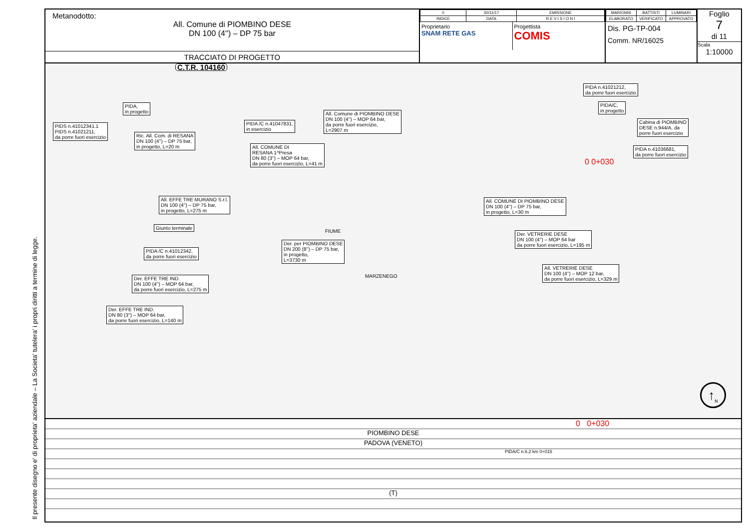Il presente disegno e' di proprieta' aziendale – La Societa' tutelera' i propri diritti a termine di legge.
Metanodotto:
All. Comune di PIOMBINO DESE
DN 100 (4'') – DP 75 bar
TRACCIATO DI PROGETTO
| 0 | 30/11/17 | EMISSIONE |
| INDICE | DATA | R E V I S I O N I |
Proprietario
SNAM RETE GAS
Progettista
COMIS
| MARIONNI | BATTISTI | LUMINARI |
| ELABORATO | VERIFICATO | APPROVATO |
Dis. PG-TP-004
Comm. NR/16025
Foglio
7
di 11
Scala
1:10000
C.T.R. 104160
PIDS n.41012341.1
PIDS n.41021211,
da porre fuori esercizio
PIDA,
in progetto
Ric. All. Com. di RESANA
DN 100 (4'') – DP 75 bar,
in progetto, L=20 m
PIDA /C n.41047831,
in esercizio
All. COMUNE DI
RESANA 1^Presa
DN 80 (3'') – MOP 64 bar,
da porre fuori esercizio, L=41 m
All. Comune di PIOMBINO DESE
DN 100 (4'') – MOP 64 bar,
da porre fuori esercizio,
L=2907 m
All. EFFE TRE MURANO S.r.l.
DN 100 (4'') – DP 75 bar,
in progetto, L=275 m
Giunto terminale
PIDA /C n.41012342,
da porre fuori esercizio
Der. per PIOMBINO DESE
DN 200 (8'') – DP 75 bar,
in progetto,
L=3730 m
Der. EFFE TRE IND.
DN 100 (4'') – MOP 64 bar,
da porre fuori esercizio, L=275 m
Der. EFFE TRE IND.
DN 80 (3'') – MOP 64 bar,
da porre fuori esercizio, L=140 m
PIDA n.41021212,
da porre fuori esercizio
PIDA/C,
in progetto
Cabina di PIOMBINO
DESE n.944/A, da
porre fuori esercizio
PIDA n.41036681,
da porre fuori esercizio
0 0+030
All. COMUNE DI PIOMBINO DESE
DN 100 (4'') – DP 75 bar,
in progetto, L=30 m
Der. VETRERIE DESE
DN 100 (4'') – MOP 64 bar
da porre fuori esercizio, L=195 m
All. VETRERIE DESE
DN 100 (4'') – MOP 12 bar,
da porre fuori esercizio, L=329 m
FIUME
MARZENEGO
↑<sub>N</sub>
0 0+030
PIOMBINO DESE
PADOVA (VENETO)
PIDA/C n.6.2 km 0+015
(T)